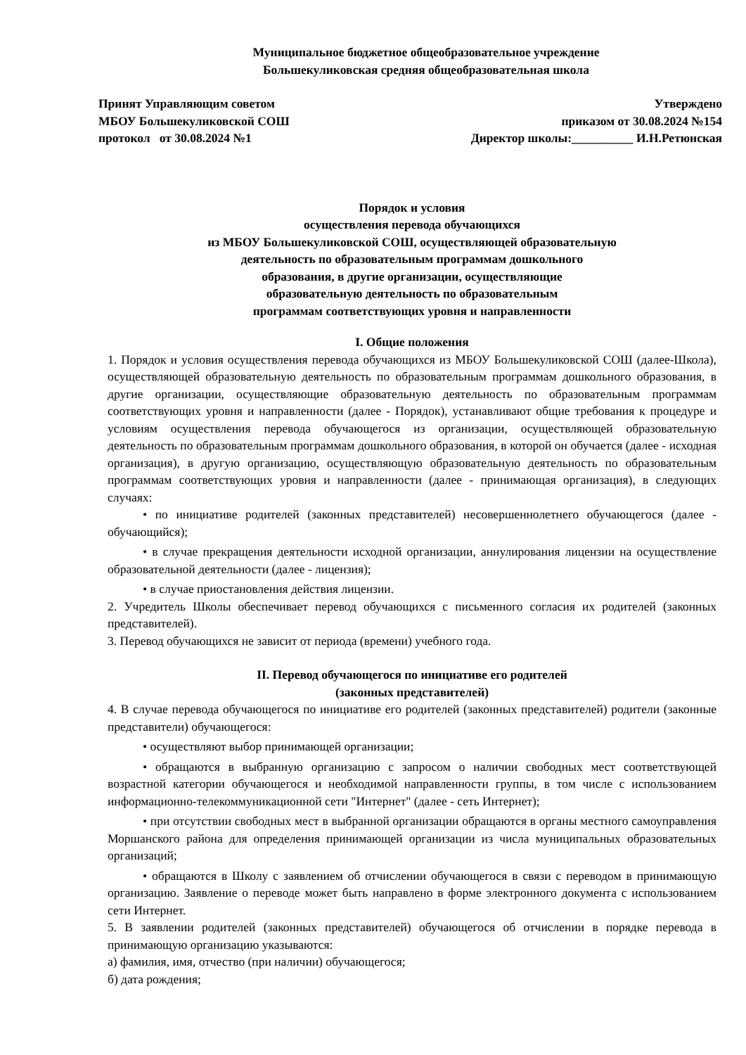Муниципальное бюджетное общеобразовательное учреждение
Большекуликовская средняя общеобразовательная школа
Принят Управляющим советом
МБОУ Большекуликовской СОШ
протокол от 30.08.2024 №1
Утверждено
приказом от 30.08.2024 №154
Директор школы:__________ И.Н.Ретюнская
Порядок и условия
осуществления перевода обучающихся
из МБОУ Большекуликовской СОШ, осуществляющей образовательную
деятельность по образовательным программам дошкольного
образования, в другие организации, осуществляющие
образовательную деятельность по образовательным
программам соответствующих уровня и направленности
I. Общие положения
1. Порядок и условия осуществления перевода обучающихся из МБОУ Большекуликовской СОШ (далее-Школа), осуществляющей образовательную деятельность по образовательным программам дошкольного образования, в другие организации, осуществляющие образовательную деятельность по образовательным программам соответствующих уровня и направленности (далее - Порядок), устанавливают общие требования к процедуре и условиям осуществления перевода обучающегося из организации, осуществляющей образовательную деятельность по образовательным программам дошкольного образования, в которой он обучается (далее - исходная организация), в другую организацию, осуществляющую образовательную деятельность по образовательным программам соответствующих уровня и направленности (далее - принимающая организация), в следующих случаях:
• по инициативе родителей (законных представителей) несовершеннолетнего обучающегося (далее - обучающийся);
• в случае прекращения деятельности исходной организации, аннулирования лицензии на осуществление образовательной деятельности (далее - лицензия);
• в случае приостановления действия лицензии.
2. Учредитель Школы обеспечивает перевод обучающихся с письменного согласия их родителей (законных представителей).
3. Перевод обучающихся не зависит от периода (времени) учебного года.
II. Перевод обучающегося по инициативе его родителей
(законных представителей)
4. В случае перевода обучающегося по инициативе его родителей (законных представителей) родители (законные представители) обучающегося:
• осуществляют выбор принимающей организации;
• обращаются в выбранную организацию с запросом о наличии свободных мест соответствующей возрастной категории обучающегося и необходимой направленности группы, в том числе с использованием информационно-телекоммуникационной сети "Интернет" (далее - сеть Интернет);
• при отсутствии свободных мест в выбранной организации обращаются в органы местного самоуправления Моршанского района для определения принимающей организации из числа муниципальных образовательных организаций;
• обращаются в Школу с заявлением об отчислении обучающегося в связи с переводом в принимающую организацию. Заявление о переводе может быть направлено в форме электронного документа с использованием сети Интернет.
5. В заявлении родителей (законных представителей) обучающегося об отчислении в порядке перевода в принимающую организацию указываются:
а) фамилия, имя, отчество (при наличии) обучающегося;
б) дата рождения;